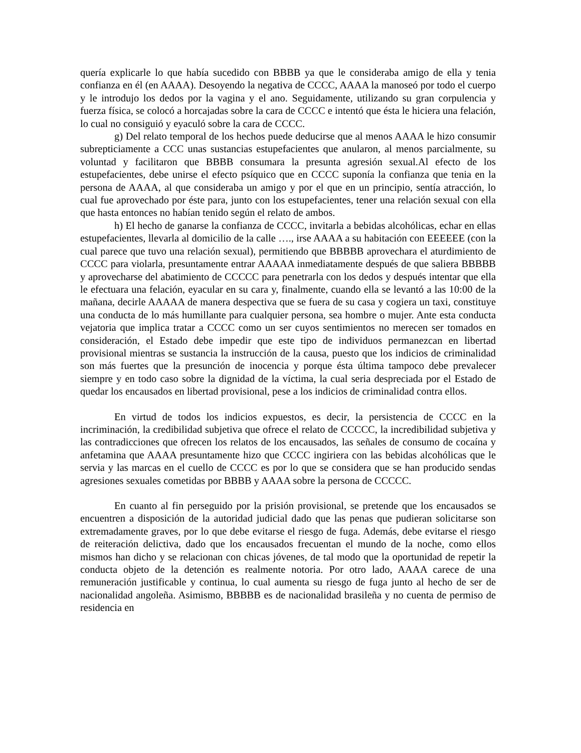quería explicarle lo que había sucedido con BBBB ya que le consideraba amigo de ella y tenia confianza en él (en AAAA). Desoyendo la negativa de CCCC, AAAA la manoseó por todo el cuerpo y le introdujo los dedos por la vagina y el ano. Seguidamente, utilizando su gran corpulencia y fuerza física, se colocó a horcajadas sobre la cara de CCCC e intentó que ésta le hiciera una felación, lo cual no consiguió y eyaculó sobre la cara de CCCC.
g) Del relato temporal de los hechos puede deducirse que al menos AAAA le hizo consumir subrepticiamente a CCC unas sustancias estupefacientes que anularon, al menos parcialmente, su voluntad y facilitaron que BBBB consumara la presunta agresión sexual.Al efecto de los estupefacientes, debe unirse el efecto psíquico que en CCCC suponía la confianza que tenia en la persona de AAAA, al que consideraba un amigo y por el que en un principio, sentía atracción, lo cual fue aprovechado por éste para, junto con los estupefacientes, tener una relación sexual con ella que hasta entonces no habían tenido según el relato de ambos.
h) El hecho de ganarse la confianza de CCCC, invitarla a bebidas alcohólicas, echar en ellas estupefacientes, llevarla al domicilio de la calle …., irse AAAA a su habitación con EEEEEE (con la cual parece que tuvo una relación sexual), permitiendo que BBBBB aprovechara el aturdimiento de CCCC para violarla, presuntamente entrar AAAAA inmediatamente después de que saliera BBBBB y aprovecharse del abatimiento de CCCCC para penetrarla con los dedos y después intentar que ella le efectuara una felación, eyacular en su cara y, finalmente, cuando ella se levantó a las 10:00 de la mañana, decirle AAAAA de manera despectiva que se fuera de su casa y cogiera un taxi, constituye una conducta de lo más humillante para cualquier persona, sea hombre o mujer. Ante esta conducta vejatoria que implica tratar a CCCC como un ser cuyos sentimientos no merecen ser tomados en consideración, el Estado debe impedir que este tipo de individuos permanezcan en libertad provisional mientras se sustancia la instrucción de la causa, puesto que los indicios de criminalidad son más fuertes que la presunción de inocencia y porque ésta última tampoco debe prevalecer siempre y en todo caso sobre la dignidad de la víctima, la cual seria despreciada por el Estado de quedar los encausados en libertad provisional, pese a los indicios de criminalidad contra ellos.
En virtud de todos los indicios expuestos, es decir, la persistencia de CCCC en la incriminación, la credibilidad subjetiva que ofrece el relato de CCCCC, la incredibilidad subjetiva y las contradicciones que ofrecen los relatos de los encausados, las señales de consumo de cocaína y anfetamina que AAAA presuntamente hizo que CCCC ingiriera con las bebidas alcohólicas que le servia y las marcas en el cuello de CCCC es por lo que se considera que se han producido sendas agresiones sexuales cometidas por BBBB y AAAA sobre la persona de CCCCC.
En cuanto al fin perseguido por la prisión provisional, se pretende que los encausados se encuentren a disposición de la autoridad judicial dado que las penas que pudieran solicitarse son extremadamente graves, por lo que debe evitarse el riesgo de fuga. Además, debe evitarse el riesgo de reiteración delictiva, dado que los encausados frecuentan el mundo de la noche, como ellos mismos han dicho y se relacionan con chicas jóvenes, de tal modo que la oportunidad de repetir la conducta objeto de la detención es realmente notoria. Por otro lado, AAAA carece de una remuneración justificable y continua, lo cual aumenta su riesgo de fuga junto al hecho de ser de nacionalidad angoleña. Asimismo, BBBBB es de nacionalidad brasileña y no cuenta de permiso de residencia en